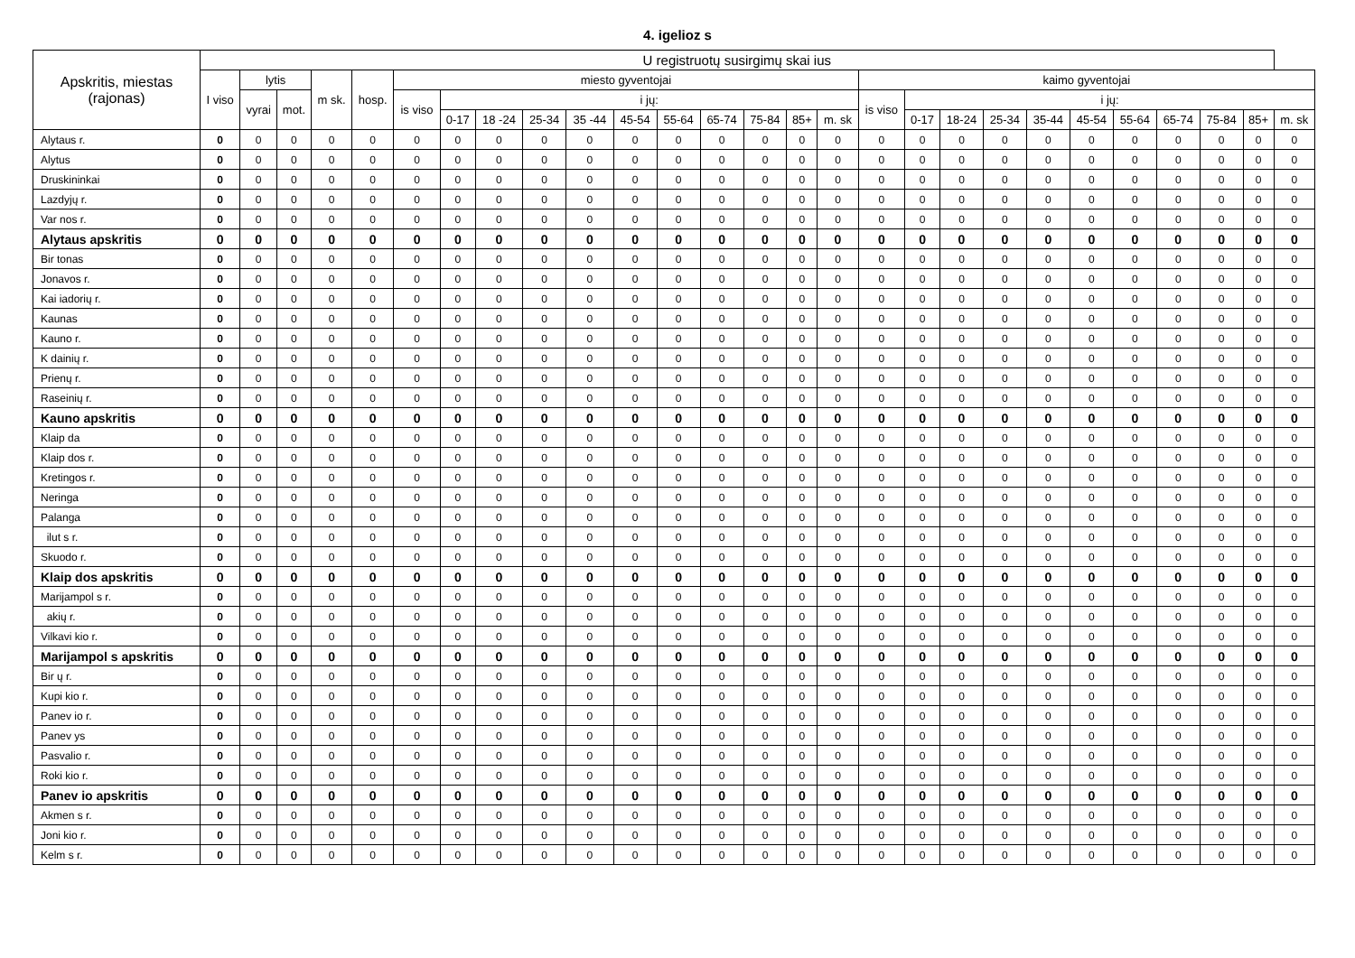4. igelioz s
| Apskritis, miestas (rajonas) | U registruotų susirgimų skai ius | | | | | | | | | | | | | | | | | | | | | | | | | | |
| --- | --- | --- | --- | --- | --- | --- | --- | --- | --- | --- | --- | --- | --- | --- | --- | --- | --- | --- | --- | --- | --- | --- | --- | --- | --- | --- | --- |
| | I viso | lytis | | m sk. | hosp. | miesto gyventojai | | | | | | | | | | | kaimo gyventojai | | | | | | | | | | |
| | | vyrai | mot. | | | is viso | i jų: | | | | | | | | | | is viso | i jų: | | | | | | | | | |
| | | | | | | | 0-17 | 18 -24 | 25-34 | 35 -44 | 45-54 | 55-64 | 65-74 | 75-84 | 85+ | m. sk | | 0-17 | 18-24 | 25-34 | 35-44 | 45-54 | 55-64 | 65-74 | 75-84 | 85+ | m. sk |
| Alytaus r. | 0 | 0 | 0 | 0 | 0 | 0 | 0 | 0 | 0 | 0 | 0 | 0 | 0 | 0 | 0 | 0 | 0 | 0 | 0 | 0 | 0 | 0 | 0 | 0 | 0 | 0 | 0 |
| Alytus | 0 | 0 | 0 | 0 | 0 | 0 | 0 | 0 | 0 | 0 | 0 | 0 | 0 | 0 | 0 | 0 | 0 | 0 | 0 | 0 | 0 | 0 | 0 | 0 | 0 | 0 | 0 |
| Druskininkai | 0 | 0 | 0 | 0 | 0 | 0 | 0 | 0 | 0 | 0 | 0 | 0 | 0 | 0 | 0 | 0 | 0 | 0 | 0 | 0 | 0 | 0 | 0 | 0 | 0 | 0 | 0 |
| Lazdyjų r. | 0 | 0 | 0 | 0 | 0 | 0 | 0 | 0 | 0 | 0 | 0 | 0 | 0 | 0 | 0 | 0 | 0 | 0 | 0 | 0 | 0 | 0 | 0 | 0 | 0 | 0 | 0 |
| Var nos r. | 0 | 0 | 0 | 0 | 0 | 0 | 0 | 0 | 0 | 0 | 0 | 0 | 0 | 0 | 0 | 0 | 0 | 0 | 0 | 0 | 0 | 0 | 0 | 0 | 0 | 0 | 0 |
| Alytaus apskritis | 0 | 0 | 0 | 0 | 0 | 0 | 0 | 0 | 0 | 0 | 0 | 0 | 0 | 0 | 0 | 0 | 0 | 0 | 0 | 0 | 0 | 0 | 0 | 0 | 0 | 0 | 0 |
| Bir tonas | 0 | 0 | 0 | 0 | 0 | 0 | 0 | 0 | 0 | 0 | 0 | 0 | 0 | 0 | 0 | 0 | 0 | 0 | 0 | 0 | 0 | 0 | 0 | 0 | 0 | 0 | 0 |
| Jonavos r. | 0 | 0 | 0 | 0 | 0 | 0 | 0 | 0 | 0 | 0 | 0 | 0 | 0 | 0 | 0 | 0 | 0 | 0 | 0 | 0 | 0 | 0 | 0 | 0 | 0 | 0 | 0 |
| Kai iadorių r. | 0 | 0 | 0 | 0 | 0 | 0 | 0 | 0 | 0 | 0 | 0 | 0 | 0 | 0 | 0 | 0 | 0 | 0 | 0 | 0 | 0 | 0 | 0 | 0 | 0 | 0 | 0 |
| Kaunas | 0 | 0 | 0 | 0 | 0 | 0 | 0 | 0 | 0 | 0 | 0 | 0 | 0 | 0 | 0 | 0 | 0 | 0 | 0 | 0 | 0 | 0 | 0 | 0 | 0 | 0 | 0 |
| Kauno r. | 0 | 0 | 0 | 0 | 0 | 0 | 0 | 0 | 0 | 0 | 0 | 0 | 0 | 0 | 0 | 0 | 0 | 0 | 0 | 0 | 0 | 0 | 0 | 0 | 0 | 0 | 0 |
| K dainių r. | 0 | 0 | 0 | 0 | 0 | 0 | 0 | 0 | 0 | 0 | 0 | 0 | 0 | 0 | 0 | 0 | 0 | 0 | 0 | 0 | 0 | 0 | 0 | 0 | 0 | 0 | 0 |
| Prienų r. | 0 | 0 | 0 | 0 | 0 | 0 | 0 | 0 | 0 | 0 | 0 | 0 | 0 | 0 | 0 | 0 | 0 | 0 | 0 | 0 | 0 | 0 | 0 | 0 | 0 | 0 | 0 |
| Raseinių r. | 0 | 0 | 0 | 0 | 0 | 0 | 0 | 0 | 0 | 0 | 0 | 0 | 0 | 0 | 0 | 0 | 0 | 0 | 0 | 0 | 0 | 0 | 0 | 0 | 0 | 0 | 0 |
| Kauno apskritis | 0 | 0 | 0 | 0 | 0 | 0 | 0 | 0 | 0 | 0 | 0 | 0 | 0 | 0 | 0 | 0 | 0 | 0 | 0 | 0 | 0 | 0 | 0 | 0 | 0 | 0 | 0 |
| Klaip da | 0 | 0 | 0 | 0 | 0 | 0 | 0 | 0 | 0 | 0 | 0 | 0 | 0 | 0 | 0 | 0 | 0 | 0 | 0 | 0 | 0 | 0 | 0 | 0 | 0 | 0 | 0 |
| Klaip dos r. | 0 | 0 | 0 | 0 | 0 | 0 | 0 | 0 | 0 | 0 | 0 | 0 | 0 | 0 | 0 | 0 | 0 | 0 | 0 | 0 | 0 | 0 | 0 | 0 | 0 | 0 | 0 |
| Kretingos r. | 0 | 0 | 0 | 0 | 0 | 0 | 0 | 0 | 0 | 0 | 0 | 0 | 0 | 0 | 0 | 0 | 0 | 0 | 0 | 0 | 0 | 0 | 0 | 0 | 0 | 0 | 0 |
| Neringa | 0 | 0 | 0 | 0 | 0 | 0 | 0 | 0 | 0 | 0 | 0 | 0 | 0 | 0 | 0 | 0 | 0 | 0 | 0 | 0 | 0 | 0 | 0 | 0 | 0 | 0 | 0 |
| Palanga | 0 | 0 | 0 | 0 | 0 | 0 | 0 | 0 | 0 | 0 | 0 | 0 | 0 | 0 | 0 | 0 | 0 | 0 | 0 | 0 | 0 | 0 | 0 | 0 | 0 | 0 | 0 |
| ilut s r. | 0 | 0 | 0 | 0 | 0 | 0 | 0 | 0 | 0 | 0 | 0 | 0 | 0 | 0 | 0 | 0 | 0 | 0 | 0 | 0 | 0 | 0 | 0 | 0 | 0 | 0 | 0 |
| Skuodo r. | 0 | 0 | 0 | 0 | 0 | 0 | 0 | 0 | 0 | 0 | 0 | 0 | 0 | 0 | 0 | 0 | 0 | 0 | 0 | 0 | 0 | 0 | 0 | 0 | 0 | 0 | 0 |
| Klaip dos apskritis | 0 | 0 | 0 | 0 | 0 | 0 | 0 | 0 | 0 | 0 | 0 | 0 | 0 | 0 | 0 | 0 | 0 | 0 | 0 | 0 | 0 | 0 | 0 | 0 | 0 | 0 | 0 |
| Marijampol s r. | 0 | 0 | 0 | 0 | 0 | 0 | 0 | 0 | 0 | 0 | 0 | 0 | 0 | 0 | 0 | 0 | 0 | 0 | 0 | 0 | 0 | 0 | 0 | 0 | 0 | 0 | 0 |
| akių r. | 0 | 0 | 0 | 0 | 0 | 0 | 0 | 0 | 0 | 0 | 0 | 0 | 0 | 0 | 0 | 0 | 0 | 0 | 0 | 0 | 0 | 0 | 0 | 0 | 0 | 0 | 0 |
| Vilkavi kio r. | 0 | 0 | 0 | 0 | 0 | 0 | 0 | 0 | 0 | 0 | 0 | 0 | 0 | 0 | 0 | 0 | 0 | 0 | 0 | 0 | 0 | 0 | 0 | 0 | 0 | 0 | 0 |
| Marijampol s apskritis | 0 | 0 | 0 | 0 | 0 | 0 | 0 | 0 | 0 | 0 | 0 | 0 | 0 | 0 | 0 | 0 | 0 | 0 | 0 | 0 | 0 | 0 | 0 | 0 | 0 | 0 | 0 |
| Bir ų r. | 0 | 0 | 0 | 0 | 0 | 0 | 0 | 0 | 0 | 0 | 0 | 0 | 0 | 0 | 0 | 0 | 0 | 0 | 0 | 0 | 0 | 0 | 0 | 0 | 0 | 0 | 0 |
| Kupi kio r. | 0 | 0 | 0 | 0 | 0 | 0 | 0 | 0 | 0 | 0 | 0 | 0 | 0 | 0 | 0 | 0 | 0 | 0 | 0 | 0 | 0 | 0 | 0 | 0 | 0 | 0 | 0 |
| Panev io r. | 0 | 0 | 0 | 0 | 0 | 0 | 0 | 0 | 0 | 0 | 0 | 0 | 0 | 0 | 0 | 0 | 0 | 0 | 0 | 0 | 0 | 0 | 0 | 0 | 0 | 0 | 0 |
| Panev ys | 0 | 0 | 0 | 0 | 0 | 0 | 0 | 0 | 0 | 0 | 0 | 0 | 0 | 0 | 0 | 0 | 0 | 0 | 0 | 0 | 0 | 0 | 0 | 0 | 0 | 0 | 0 |
| Pasvalio r. | 0 | 0 | 0 | 0 | 0 | 0 | 0 | 0 | 0 | 0 | 0 | 0 | 0 | 0 | 0 | 0 | 0 | 0 | 0 | 0 | 0 | 0 | 0 | 0 | 0 | 0 | 0 |
| Roki kio r. | 0 | 0 | 0 | 0 | 0 | 0 | 0 | 0 | 0 | 0 | 0 | 0 | 0 | 0 | 0 | 0 | 0 | 0 | 0 | 0 | 0 | 0 | 0 | 0 | 0 | 0 | 0 |
| Panev io apskritis | 0 | 0 | 0 | 0 | 0 | 0 | 0 | 0 | 0 | 0 | 0 | 0 | 0 | 0 | 0 | 0 | 0 | 0 | 0 | 0 | 0 | 0 | 0 | 0 | 0 | 0 | 0 |
| Akmen s r. | 0 | 0 | 0 | 0 | 0 | 0 | 0 | 0 | 0 | 0 | 0 | 0 | 0 | 0 | 0 | 0 | 0 | 0 | 0 | 0 | 0 | 0 | 0 | 0 | 0 | 0 | 0 |
| Joni kio r. | 0 | 0 | 0 | 0 | 0 | 0 | 0 | 0 | 0 | 0 | 0 | 0 | 0 | 0 | 0 | 0 | 0 | 0 | 0 | 0 | 0 | 0 | 0 | 0 | 0 | 0 | 0 |
| Kelm s r. | 0 | 0 | 0 | 0 | 0 | 0 | 0 | 0 | 0 | 0 | 0 | 0 | 0 | 0 | 0 | 0 | 0 | 0 | 0 | 0 | 0 | 0 | 0 | 0 | 0 | 0 | 0 |